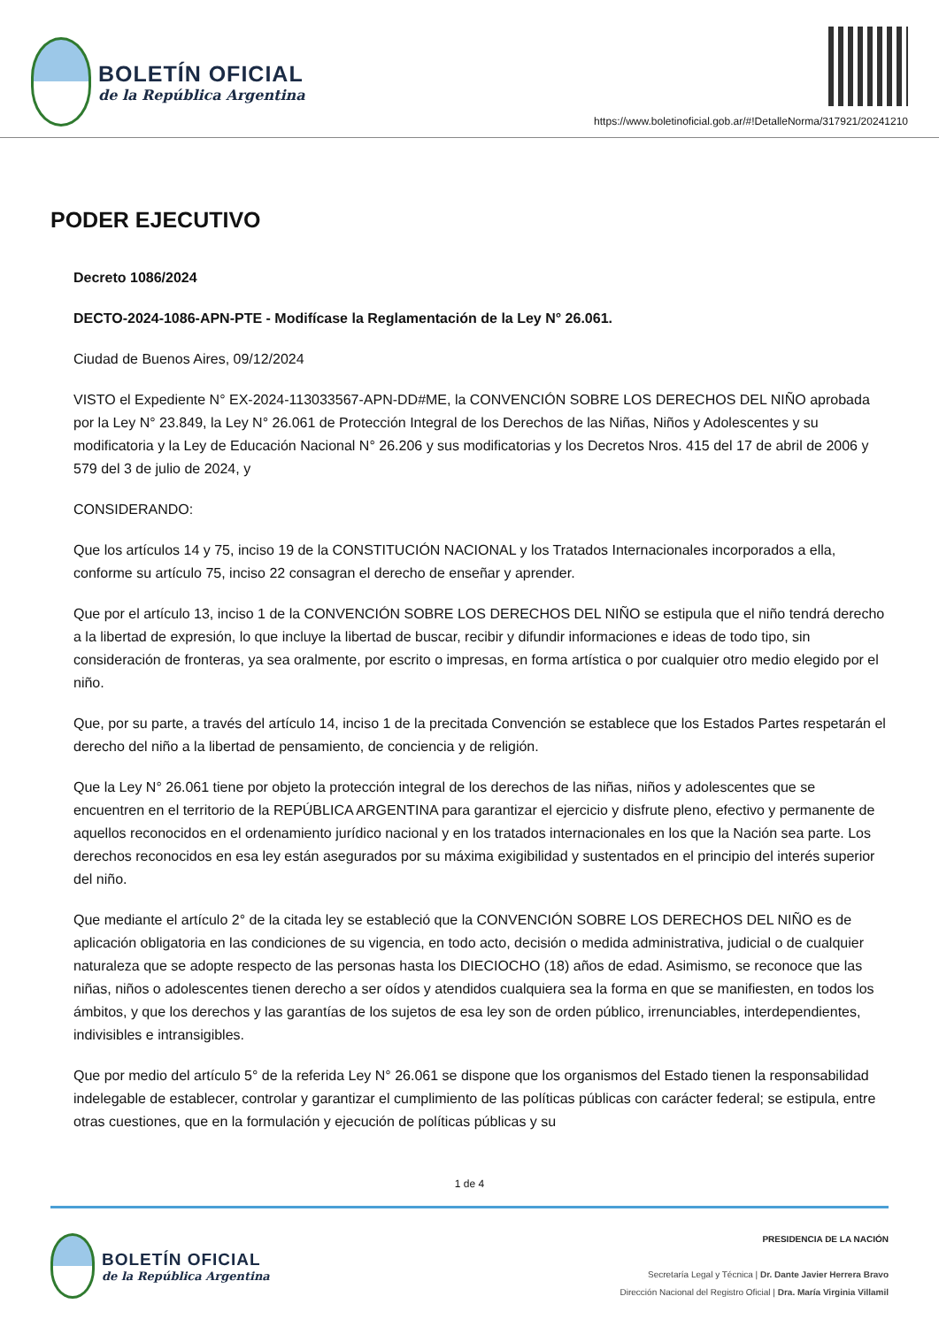BOLETÍN OFICIAL
de la República Argentina
https://www.boletinoficial.gob.ar/#!DetalleNorma/317921/20241210
PODER EJECUTIVO
Decreto 1086/2024
DECTO-2024-1086-APN-PTE - Modifícase la Reglamentación de la Ley N° 26.061.
Ciudad de Buenos Aires, 09/12/2024
VISTO el Expediente N° EX-2024-113033567-APN-DD#ME, la CONVENCIÓN SOBRE LOS DERECHOS DEL NIÑO aprobada por la Ley N° 23.849, la Ley N° 26.061 de Protección Integral de los Derechos de las Niñas, Niños y Adolescentes y su modificatoria y la Ley de Educación Nacional N° 26.206 y sus modificatorias y los Decretos Nros. 415 del 17 de abril de 2006 y 579 del 3 de julio de 2024, y
CONSIDERANDO:
Que los artículos 14 y 75, inciso 19 de la CONSTITUCIÓN NACIONAL y los Tratados Internacionales incorporados a ella, conforme su artículo 75, inciso 22 consagran el derecho de enseñar y aprender.
Que por el artículo 13, inciso 1 de la CONVENCIÓN SOBRE LOS DERECHOS DEL NIÑO se estipula que el niño tendrá derecho a la libertad de expresión, lo que incluye la libertad de buscar, recibir y difundir informaciones e ideas de todo tipo, sin consideración de fronteras, ya sea oralmente, por escrito o impresas, en forma artística o por cualquier otro medio elegido por el niño.
Que, por su parte, a través del artículo 14, inciso 1 de la precitada Convención se establece que los Estados Partes respetarán el derecho del niño a la libertad de pensamiento, de conciencia y de religión.
Que la Ley N° 26.061 tiene por objeto la protección integral de los derechos de las niñas, niños y adolescentes que se encuentren en el territorio de la REPÚBLICA ARGENTINA para garantizar el ejercicio y disfrute pleno, efectivo y permanente de aquellos reconocidos en el ordenamiento jurídico nacional y en los tratados internacionales en los que la Nación sea parte. Los derechos reconocidos en esa ley están asegurados por su máxima exigibilidad y sustentados en el principio del interés superior del niño.
Que mediante el artículo 2° de la citada ley se estableció que la CONVENCIÓN SOBRE LOS DERECHOS DEL NIÑO es de aplicación obligatoria en las condiciones de su vigencia, en todo acto, decisión o medida administrativa, judicial o de cualquier naturaleza que se adopte respecto de las personas hasta los DIECIOCHO (18) años de edad. Asimismo, se reconoce que las niñas, niños o adolescentes tienen derecho a ser oídos y atendidos cualquiera sea la forma en que se manifiesten, en todos los ámbitos, y que los derechos y las garantías de los sujetos de esa ley son de orden público, irrenunciables, interdependientes, indivisibles e intransigibles.
Que por medio del artículo 5° de la referida Ley N° 26.061 se dispone que los organismos del Estado tienen la responsabilidad indelegable de establecer, controlar y garantizar el cumplimiento de las políticas públicas con carácter federal; se estipula, entre otras cuestiones, que en la formulación y ejecución de políticas públicas y su
1 de 4
BOLETÍN OFICIAL
de la República Argentina
PRESIDENCIA DE LA NACIÓN
Secretaría Legal y Técnica | Dr. Dante Javier Herrera Bravo
Dirección Nacional del Registro Oficial | Dra. María Virginia Villamil